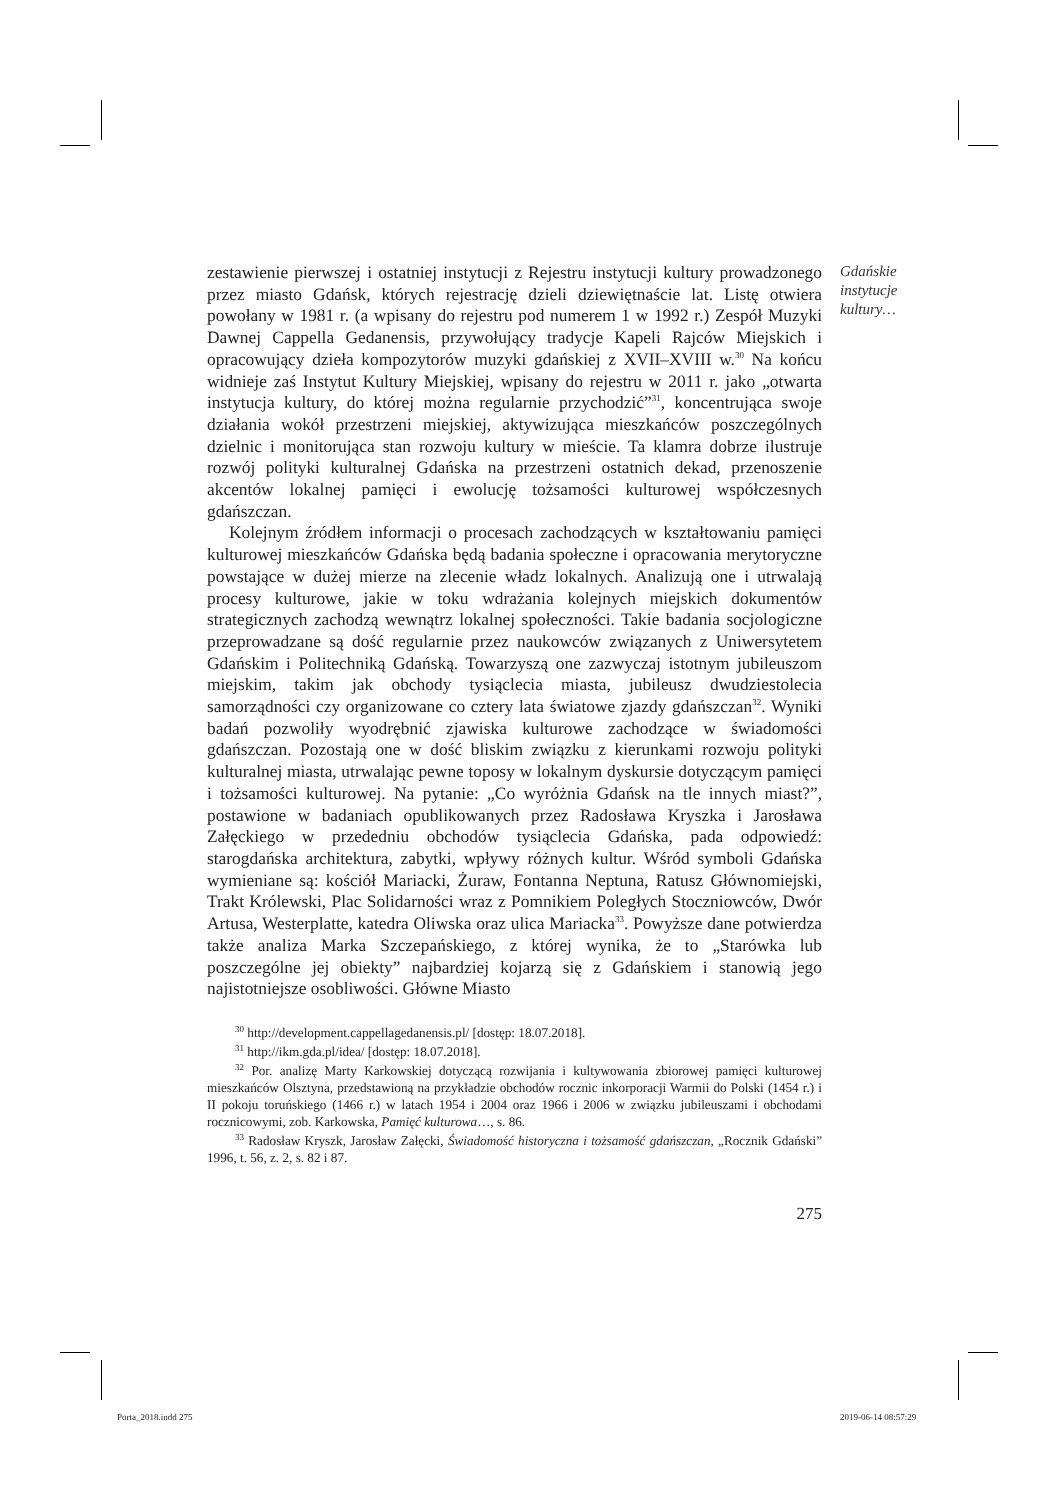Gdańskie instytucje kultury…
zestawienie pierwszej i ostatniej instytucji z Rejestru instytucji kultury prowadzonego przez miasto Gdańsk, których rejestrację dzieli dziewiętnaście lat. Listę otwiera powołany w 1981 r. (a wpisany do rejestru pod numerem 1 w 1992 r.) Zespół Muzyki Dawnej Cappella Gedanensis, przywołujący tradycje Kapeli Rajców Miejskich i opracowujący dzieła kompozytorów muzyki gdańskiej z XVII–XVIII w.<sup>30</sup> Na końcu widnieje zaś Instytut Kultury Miejskiej, wpisany do rejestru w 2011 r. jako „otwarta instytucja kultury, do której można regularnie przychodzić”<sup>31</sup>, koncentrująca swoje działania wokół przestrzeni miejskiej, aktywizująca mieszkańców poszczególnych dzielnic i monitorująca stan rozwoju kultury w mieście. Ta klamra dobrze ilustruje rozwój polityki kulturalnej Gdańska na przestrzeni ostatnich dekad, przenoszenie akcentów lokalnej pamięci i ewolucję tożsamości kulturowej współczesnych gdańszczan.
Kolejnym źródłem informacji o procesach zachodzących w kształtowaniu pamięci kulturowej mieszkańców Gdańska będą badania społeczne i opracowania merytoryczne powstające w dużej mierze na zlecenie władz lokalnych. Analizują one i utrwalają procesy kulturowe, jakie w toku wdrażania kolejnych miejskich dokumentów strategicznych zachodzą wewnątrz lokalnej społeczności. Takie badania socjologiczne przeprowadzane są dość regularnie przez naukowców związanych z Uniwersytetem Gdańskim i Politechniką Gdańską. Towarzyszą one zazwyczaj istotnym jubileuszom miejskim, takim jak obchody tysiąclecia miasta, jubileusz dwudziestolecia samorządności czy organizowane co cztery lata światowe zjazdy gdańszczan<sup>32</sup>. Wyniki badań pozwoliły wyodrębnić zjawiska kulturowe zachodzące w świadomości gdańszczan. Pozostają one w dość bliskim związku z kierunkami rozwoju polityki kulturalnej miasta, utrwalając pewne toposy w lokalnym dyskursie dotyczącym pamięci i tożsamości kulturowej. Na pytanie: „Co wyróżnia Gdańsk na tle innych miast?”, postawione w badaniach opublikowanych przez Radosława Kryszka i Jarosława Załęckiego w przededniu obchodów tysiąclecia Gdańska, pada odpowiedź: starogdańska architektura, zabytki, wpływy różnych kultur. Wśród symboli Gdańska wymieniane są: kościół Mariacki, Żuraw, Fontanna Neptuna, Ratusz Głównomiejski, Trakt Królewski, Plac Solidarności wraz z Pomnikiem Poległych Stoczniowców, Dwór Artusa, Westerplatte, katedra Oliwska oraz ulica Mariacka<sup>33</sup>. Powyższe dane potwierdza także analiza Marka Szczepańskiego, z której wynika, że to „Starówka lub poszczególne jej obiekty” najbardziej kojarzą się z Gdańskiem i stanowią jego najistotniejsze osobliwości. Główne Miasto
<sup>30</sup> http://development.cappellagedanensis.pl/ [dostęp: 18.07.2018].
<sup>31</sup> http://ikm.gda.pl/idea/ [dostęp: 18.07.2018].
<sup>32</sup> Por. analizę Marty Karkowskiej dotyczącą rozwijania i kultywowania zbiorowej pamięci kulturowej mieszkańców Olsztyna, przedstawioną na przykładzie obchodów rocznic inkorporacji Warmii do Polski (1454 r.) i II pokoju toruńskiego (1466 r.) w latach 1954 i 2004 oraz 1966 i 2006 w związku jubileuszami i obchodami rocznicowymi, zob. Karkowska, Pamięć kulturowa…, s. 86.
<sup>33</sup> Radosław Kryszk, Jarosław Załęcki, Świadomość historyczna i tożsamość gdańszczan, „Rocznik Gdański” 1996, t. 56, z. 2, s. 82 i 87.
275
Porta_2018.indd 275 2019-06-14 08:57:29